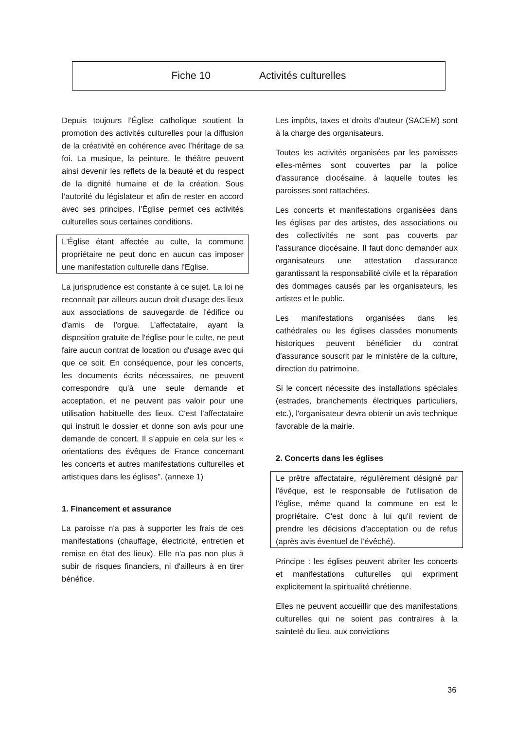Fiche 10 Activités culturelles
Depuis toujours l’Église catholique soutient la promotion des activités culturelles pour la diffusion de la créativité en cohérence avec l’héritage de sa foi. La musique, la peinture, le théâtre peuvent ainsi devenir les reflets de la beauté et du respect de la dignité humaine et de la création. Sous l’autorité du législateur et afin de rester en accord avec ses principes, l’Église permet ces activités culturelles sous certaines conditions.
L'Église étant affectée au culte, la commune propriétaire ne peut donc en aucun cas imposer une manifestation culturelle dans l'Eglise.
La jurisprudence est constante à ce sujet. La loi ne reconnaît par ailleurs aucun droit d'usage des lieux aux associations de sauvegarde de l'édifice ou d'amis de l'orgue. L’affectataire, ayant la disposition gratuite de l'église pour le culte, ne peut faire aucun contrat de location ou d'usage avec qui que ce soit. En conséquence, pour les concerts, les documents écrits nécessaires, ne peuvent correspondre qu’à une seule demande et acceptation, et ne peuvent pas valoir pour une utilisation habituelle des lieux. C'est l’affectataire qui instruit le dossier et donne son avis pour une demande de concert. Il s’appuie en cela sur les « orientations des évêques de France concernant les concerts et autres manifestations culturelles et artistiques dans les églises". (annexe 1)
1. Financement et assurance
La paroisse n'a pas à supporter les frais de ces manifestations (chauffage, électricité, entretien et remise en état des lieux). Elle n'a pas non plus à subir de risques financiers, ni d'ailleurs à en tirer bénéfice.
Les impôts, taxes et droits d'auteur (SACEM) sont à la charge des organisateurs.
Toutes les activités organisées par les paroisses elles-mêmes sont couvertes par la police d'assurance diocésaine, à laquelle toutes les paroisses sont rattachées.
Les concerts et manifestations organisées dans les églises par des artistes, des associations ou des collectivités ne sont pas couverts par l'assurance diocésaine. Il faut donc demander aux organisateurs une attestation d'assurance garantissant la responsabilité civile et la réparation des dommages causés par les organisateurs, les artistes et le public.
Les manifestations organisées dans les cathédrales ou les églises classées monuments historiques peuvent bénéficier du contrat d'assurance souscrit par le ministère de la culture, direction du patrimoine.
Si le concert nécessite des installations spéciales (estrades, branchements électriques particuliers, etc.), l'organisateur devra obtenir un avis technique favorable de la mairie.
2. Concerts dans les églises
Le prêtre affectataire, régulièrement désigné par l'évêque, est le responsable de l'utilisation de l'église, même quand la commune en est le propriétaire. C'est donc à lui qu'il revient de prendre les décisions d'acceptation ou de refus (après avis éventuel de l’évêché).
Principe : les églises peuvent abriter les concerts et manifestations culturelles qui expriment explicitement la spiritualité chrétienne.
Elles ne peuvent accueillir que des manifestations culturelles qui ne soient pas contraires à la sainteté du lieu, aux convictions
36